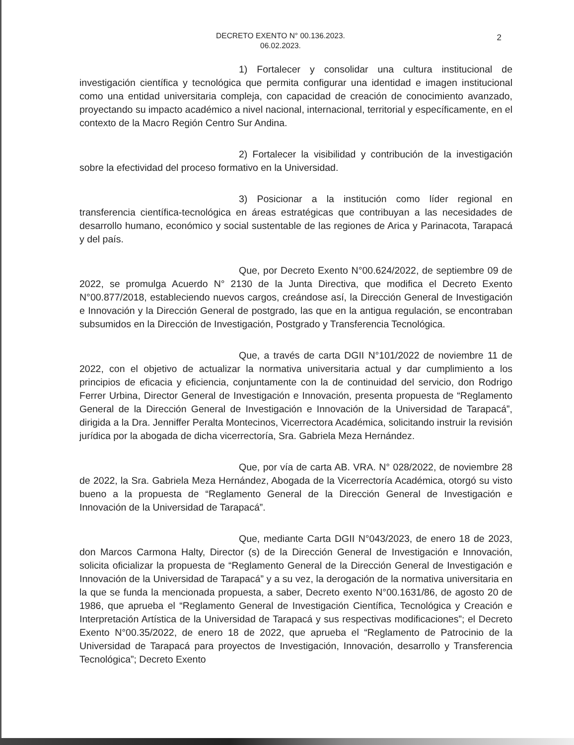DECRETO EXENTO N° 00.136.2023.
06.02.2023.
2
1) Fortalecer y consolidar una cultura institucional de investigación científica y tecnológica que permita configurar una identidad e imagen institucional como una entidad universitaria compleja, con capacidad de creación de conocimiento avanzado, proyectando su impacto académico a nivel nacional, internacional, territorial y específicamente, en el contexto de la Macro Región Centro Sur Andina.
2) Fortalecer la visibilidad y contribución de la investigación sobre la efectividad del proceso formativo en la Universidad.
3) Posicionar a la institución como líder regional en transferencia científica-tecnológica en áreas estratégicas que contribuyan a las necesidades de desarrollo humano, económico y social sustentable de las regiones de Arica y Parinacota, Tarapacá y del país.
Que, por Decreto Exento N°00.624/2022, de septiembre 09 de 2022, se promulga Acuerdo N° 2130 de la Junta Directiva, que modifica el Decreto Exento N°00.877/2018, estableciendo nuevos cargos, creándose así, la Dirección General de Investigación e Innovación y la Dirección General de postgrado, las que en la antigua regulación, se encontraban subsumidos en la Dirección de Investigación, Postgrado y Transferencia Tecnológica.
Que, a través de carta DGII N°101/2022 de noviembre 11 de 2022, con el objetivo de actualizar la normativa universitaria actual y dar cumplimiento a los principios de eficacia y eficiencia, conjuntamente con la de continuidad del servicio, don Rodrigo Ferrer Urbina, Director General de Investigación e Innovación, presenta propuesta de “Reglamento General de la Dirección General de Investigación e Innovación de la Universidad de Tarapacá”, dirigida a la Dra. Jenniffer Peralta Montecinos, Vicerrectora Académica, solicitando instruir la revisión jurídica por la abogada de dicha vicerrectoría, Sra. Gabriela Meza Hernández.
Que, por vía de carta AB. VRA. N° 028/2022, de noviembre 28 de 2022, la Sra. Gabriela Meza Hernández, Abogada de la Vicerrectoría Académica, otorgó su visto bueno a la propuesta de “Reglamento General de la Dirección General de Investigación e Innovación de la Universidad de Tarapacá”.
Que, mediante Carta DGII N°043/2023, de enero 18 de 2023, don Marcos Carmona Halty, Director (s) de la Dirección General de Investigación e Innovación, solicita oficializar la propuesta de “Reglamento General de la Dirección General de Investigación e Innovación de la Universidad de Tarapacá” y a su vez, la derogación de la normativa universitaria en la que se funda la mencionada propuesta, a saber, Decreto exento N°00.1631/86, de agosto 20 de 1986, que aprueba el “Reglamento General de Investigación Científica, Tecnológica y Creación e Interpretación Artística de la Universidad de Tarapacá y sus respectivas modificaciones”; el Decreto Exento N°00.35/2022, de enero 18 de 2022, que aprueba el “Reglamento de Patrocinio de la Universidad de Tarapacá para proyectos de Investigación, Innovación, desarrollo y Transferencia Tecnológica”; Decreto Exento